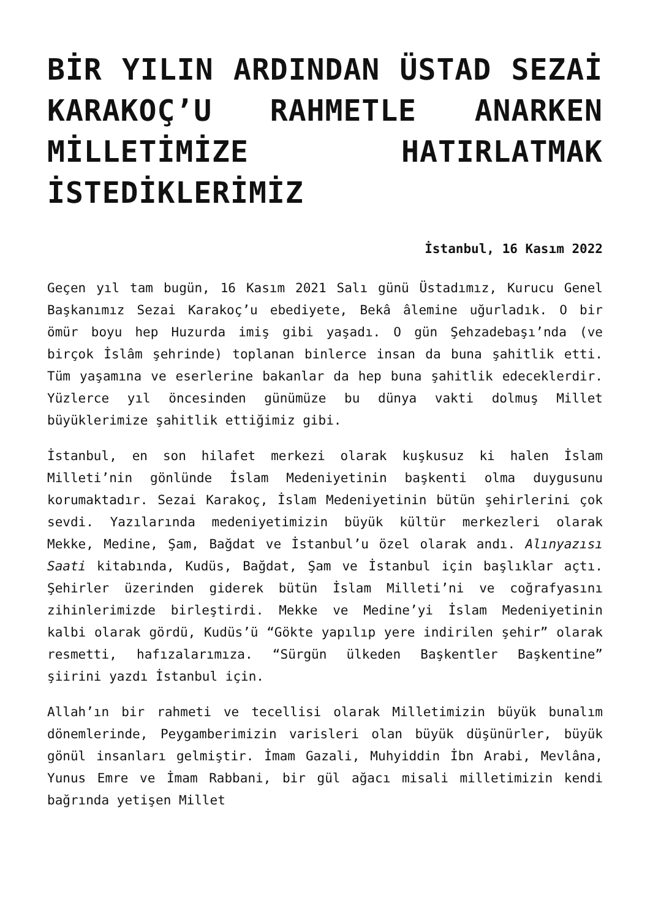BİR YILIN ARDINDAN ÜSTAD SEZAİ KARAKOÇ’U RAHMETLE ANARKEN MİLLETİMİZE HATIRLATMAK İSTEDİKLERİMİZ
İstanbul, 16 Kasım 2022
Geçen yıl tam bugün, 16 Kasım 2021 Salı günü Üstadımız, Kurucu Genel Başkanımız Sezai Karakoç’u ebediyete, Bekâ âlemine uğurladık. O bir ömür boyu hep Huzurda imiş gibi yaşadı. O gün Şehzadebaşı’nda (ve birçok İslâm şehrinde) toplanan binlerce insan da buna şahitlik etti. Tüm yaşamına ve eserlerine bakanlar da hep buna şahitlik edeceklerdir. Yüzlerce yıl öncesinden günümüze bu dünya vakti dolmuş Millet büyüklerimize şahitlik ettiğimiz gibi.
İstanbul, en son hilafet merkezi olarak kuşkusuz ki halen İslam Milleti’nin gönlünde İslam Medeniyetinin başkenti olma duygusunu korumaktadır. Sezai Karakoç, İslam Medeniyetinin bütün şehirlerini çok sevdi. Yazılarında medeniyetimizin büyük kültür merkezleri olarak Mekke, Medine, Şam, Bağdat ve İstanbul’u özel olarak andı. Alınyazısı Saati kitabında, Kudüs, Bağdat, Şam ve İstanbul için başlıklar açtı. Şehirler üzerinden giderek bütün İslam Milleti’ni ve coğrafyasını zihinlerimizde birleştirdi. Mekke ve Medine’yi İslam Medeniyetinin kalbi olarak gördü, Kudüs’ü “Gökte yapılıp yere indirilen şehir” olarak resmetti, hafızalarımıza. “Sürgün ülkeden Başkentler Başkentine” şiirini yazdı İstanbul için.
Allah’ın bir rahmeti ve tecellisi olarak Milletimizin büyük bunalım dönemlerinde, Peygamberimizin varisleri olan büyük düşünürler, büyük gönül insanları gelmiştir. İmam Gazali, Muhyiddin İbn Arabi, Mevlâna, Yunus Emre ve İmam Rabbani, bir gül ağacı misali milletimizin kendi bağrında yetişen Millet